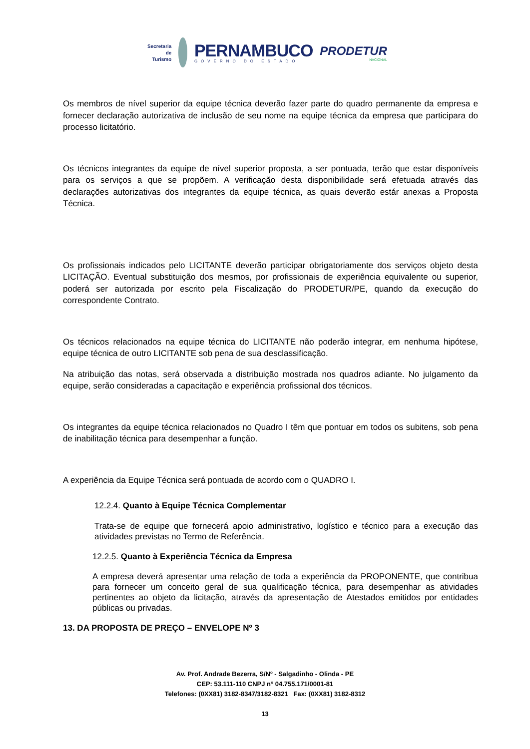Secretaria de
Turismo
PERNAMBUCO
GOVERNO DO ESTADO
PRODETUR
NACIONAL
Os membros de nível superior da equipe técnica deverão fazer parte do quadro permanente da empresa e fornecer declaração autorizativa de inclusão de seu nome na equipe técnica da empresa que participara do processo licitatório.
Os técnicos integrantes da equipe de nível superior proposta, a ser pontuada, terão que estar disponíveis para os serviços a que se propõem. A verificação desta disponibilidade será efetuada através das declarações autorizativas dos integrantes da equipe técnica, as quais deverão estár anexas a Proposta Técnica.
Os profissionais indicados pelo LICITANTE deverão participar obrigatoriamente dos serviços objeto desta LICITAÇÃO. Eventual substituição dos mesmos, por profissionais de experiência equivalente ou superior, poderá ser autorizada por escrito pela Fiscalização do PRODETUR/PE, quando da execução do correspondente Contrato.
Os técnicos relacionados na equipe técnica do LICITANTE não poderão integrar, em nenhuma hipótese, equipe técnica de outro LICITANTE sob pena de sua desclassificação.
Na atribuição das notas, será observada a distribuição mostrada nos quadros adiante. No julgamento da equipe, serão consideradas a capacitação e experiência profissional dos técnicos.
Os integrantes da equipe técnica relacionados no Quadro I têm que pontuar em todos os subitens, sob pena de inabilitação técnica para desempenhar a função.
A experiência da Equipe Técnica será pontuada de acordo com o QUADRO I.
12.2.4. Quanto à Equipe Técnica Complementar
Trata-se de equipe que fornecerá apoio administrativo, logístico e técnico para a execução das atividades previstas no Termo de Referência.
12.2.5. Quanto à Experiência Técnica da Empresa
A empresa deverá apresentar uma relação de toda a experiência da PROPONENTE, que contribua para fornecer um conceito geral de sua qualificação técnica, para desempenhar as atividades pertinentes ao objeto da licitação, através da apresentação de Atestados emitidos por entidades públicas ou privadas.
13. DA PROPOSTA DE PREÇO – ENVELOPE Nº 3
Av. Prof. Andrade Bezerra, S/Nº - Salgadinho - Olinda - PE
CEP: 53.111-110 CNPJ n° 04.755.171/0001-81
Telefones: (0XX81) 3182-8347/3182-8321 Fax: (0XX81) 3182-8312
13